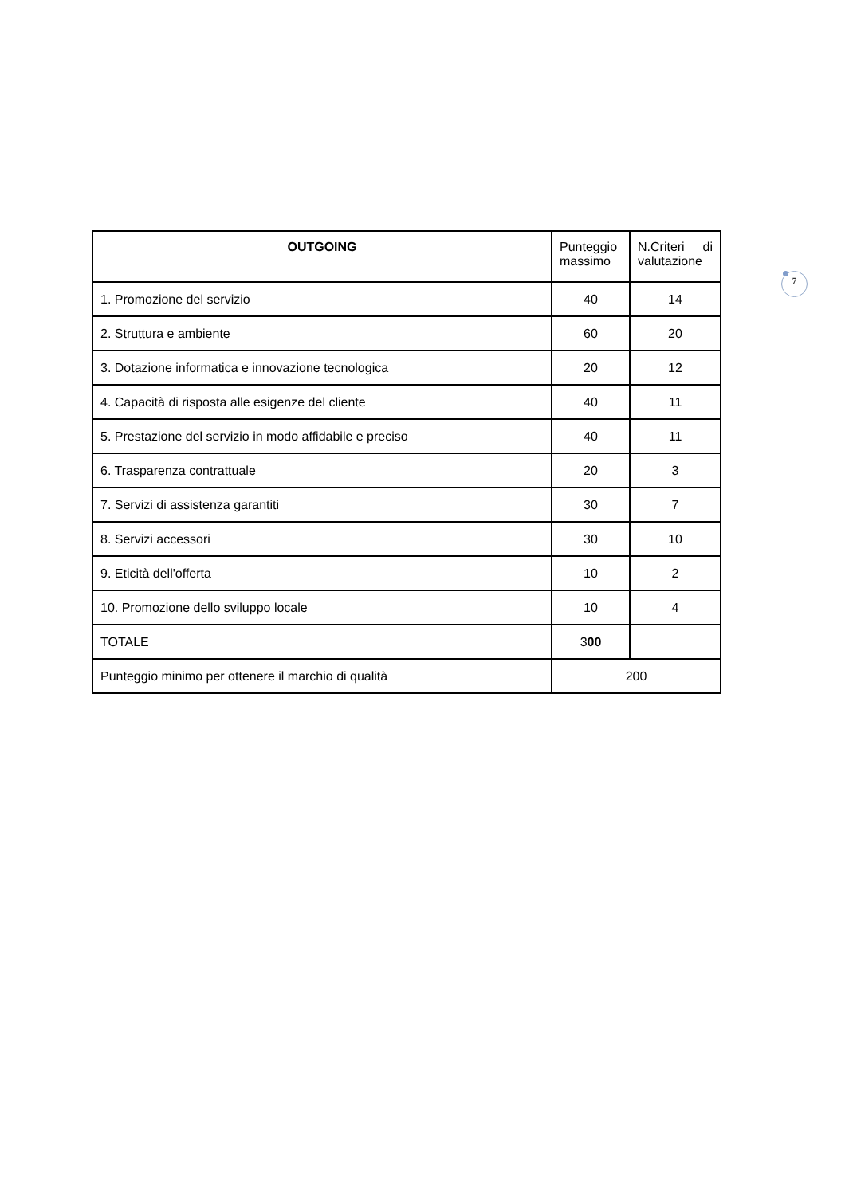7
| OUTGOING | Punteggio massimo | N.Criteri di valutazione |
| --- | --- | --- |
| 1. Promozione del servizio | 40 | 14 |
| 2. Struttura e ambiente | 60 | 20 |
| 3. Dotazione informatica e innovazione tecnologica | 20 | 12 |
| 4. Capacità di risposta alle esigenze del cliente | 40 | 11 |
| 5. Prestazione del servizio in modo affidabile e preciso | 40 | 11 |
| 6. Trasparenza contrattuale | 20 | 3 |
| 7. Servizi di assistenza garantiti | 30 | 7 |
| 8. Servizi accessori | 30 | 10 |
| 9. Eticità dell'offerta | 10 | 2 |
| 10. Promozione dello sviluppo locale | 10 | 4 |
| TOTALE | 3 00 | |
| Punteggio minimo per ottenere il marchio di qualità | 200 | |